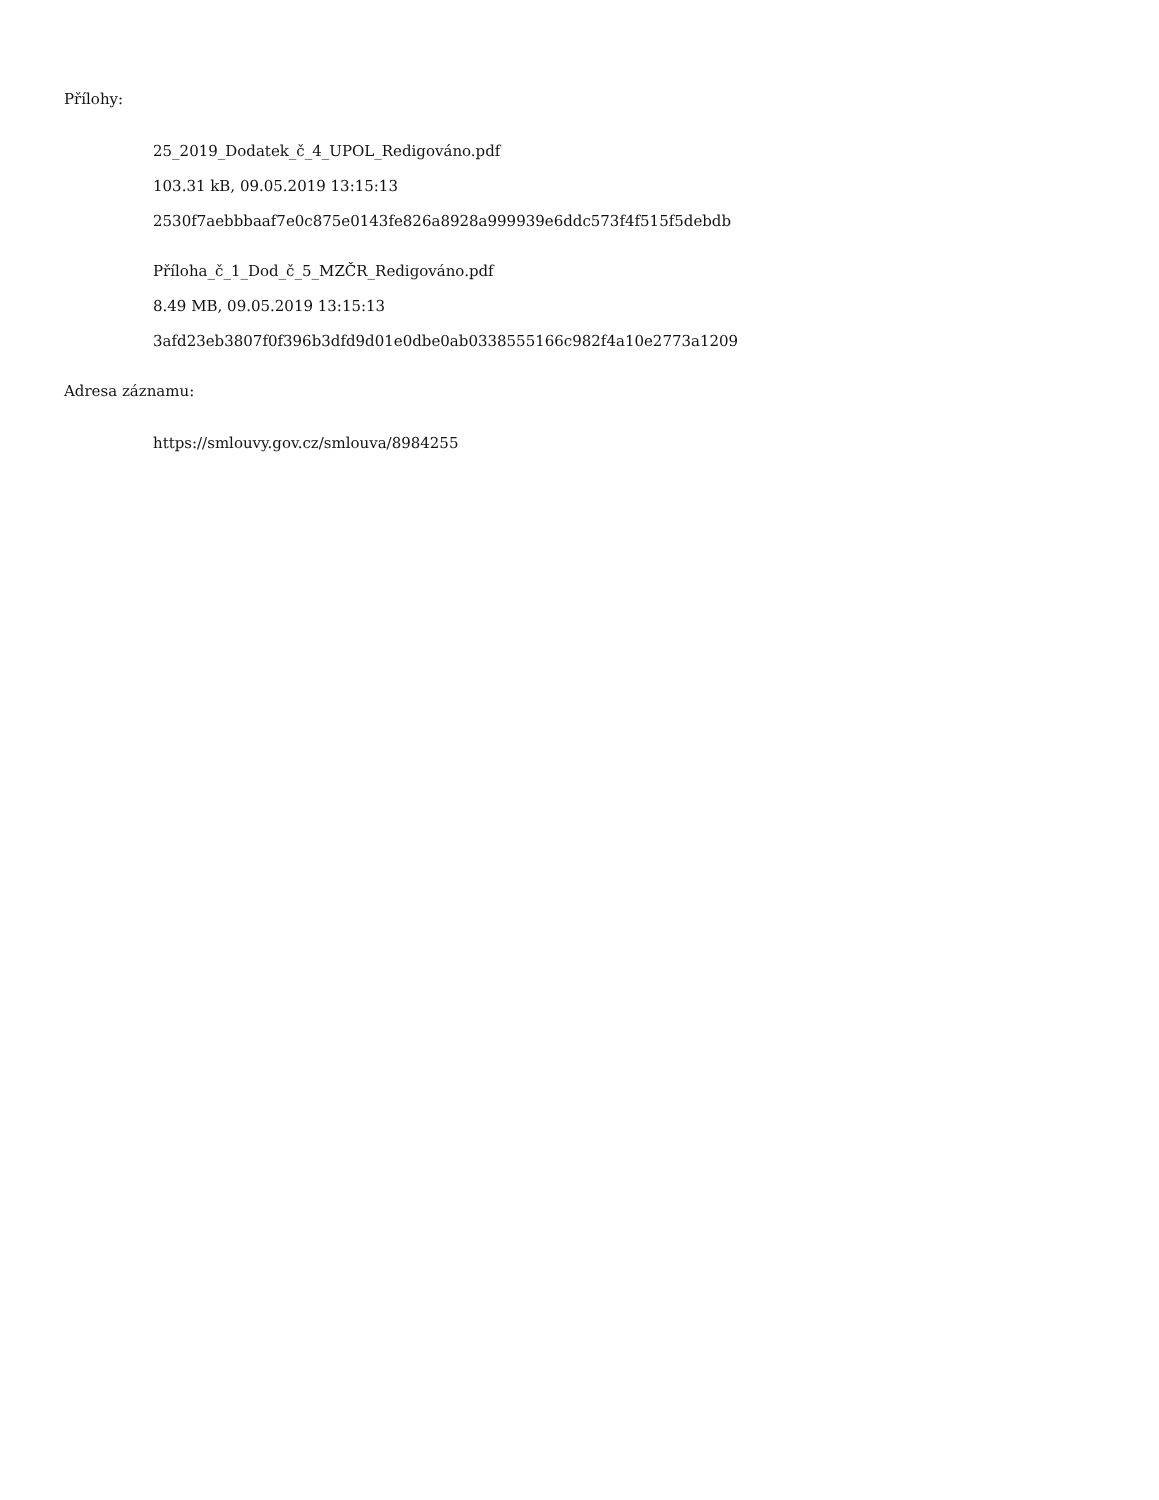Přílohy:
25_2019_Dodatek_č_4_UPOL_Redigováno.pdf
103.31 kB, 09.05.2019 13:15:13
2530f7aebbbaaf7e0c875e0143fe826a8928a999939e6ddc573f4f515f5debdb
Příloha_č_1_Dod_č_5_MZČR_Redigováno.pdf
8.49 MB, 09.05.2019 13:15:13
3afd23eb3807f0f396b3dfd9d01e0dbe0ab0338555166c982f4a10e2773a1209
Adresa záznamu:
https://smlouvy.gov.cz/smlouva/8984255